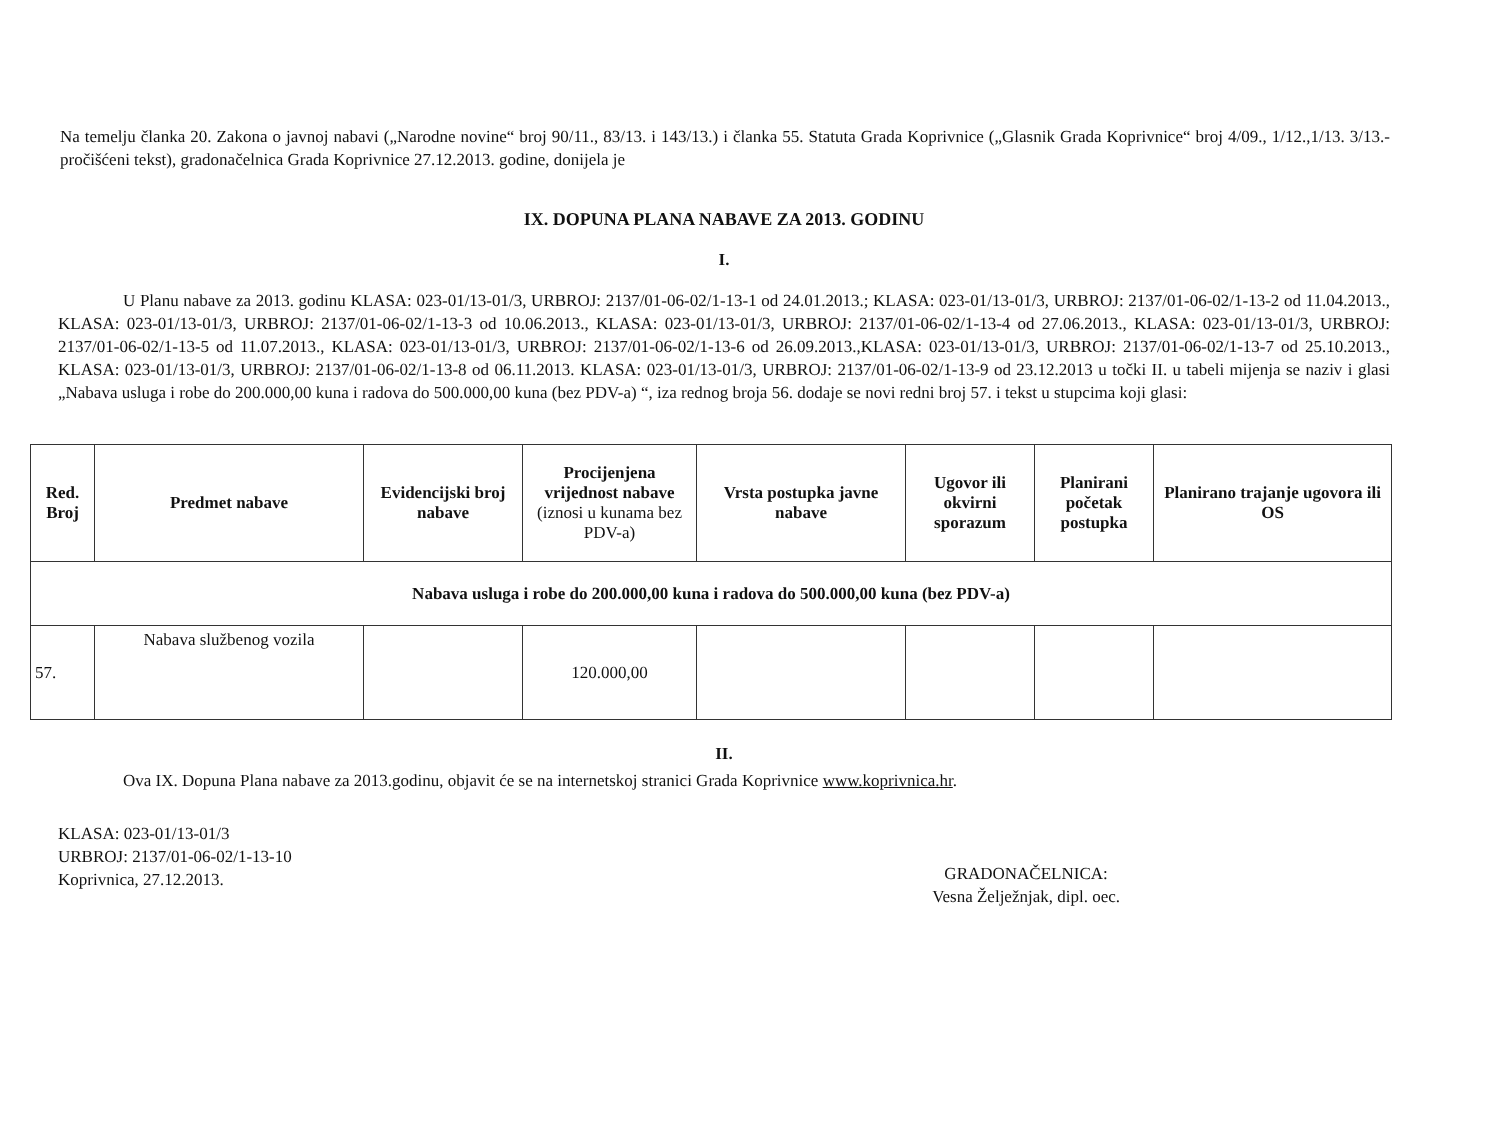Na temelju članka 20. Zakona o javnoj nabavi („Narodne novine“ broj 90/11., 83/13. i 143/13.) i članka 55. Statuta Grada Koprivnice („Glasnik Grada Koprivnice“ broj 4/09., 1/12.,1/13. 3/13.-pročišćeni tekst), gradonačelnica Grada Koprivnice 27.12.2013. godine, donijela je
IX. DOPUNA PLANA NABAVE ZA 2013. GODINU
I.
U Planu nabave za 2013. godinu KLASA: 023-01/13-01/3, URBROJ: 2137/01-06-02/1-13-1 od 24.01.2013.; KLASA: 023-01/13-01/3, URBROJ: 2137/01-06-02/1-13-2 od 11.04.2013., KLASA: 023-01/13-01/3, URBROJ: 2137/01-06-02/1-13-3 od 10.06.2013., KLASA: 023-01/13-01/3, URBROJ: 2137/01-06-02/1-13-4 od 27.06.2013., KLASA: 023-01/13-01/3, URBROJ: 2137/01-06-02/1-13-5 od 11.07.2013., KLASA: 023-01/13-01/3, URBROJ: 2137/01-06-02/1-13-6 od 26.09.2013.,KLASA: 023-01/13-01/3, URBROJ: 2137/01-06-02/1-13-7 od 25.10.2013., KLASA: 023-01/13-01/3, URBROJ: 2137/01-06-02/1-13-8 od 06.11.2013. KLASA: 023-01/13-01/3, URBROJ: 2137/01-06-02/1-13-9 od 23.12.2013 u točki II. u tabeli mijenja se naziv i glasi „Nabava usluga i robe do 200.000,00 kuna i radova do 500.000,00 kuna (bez PDV-a) “, iza rednog broja 56. dodaje se novi redni broj 57. i tekst u stupcima koji glasi:
| Red. Broj | Predmet nabave | Evidencijski broj nabave | Procijenjena vrijednost nabave (iznosi u kunama bez PDV-a) | Vrsta postupka javne nabave | Ugovor ili okvirni sporazum | Planirani početak postupka | Planirano trajanje ugovora ili OS |
| --- | --- | --- | --- | --- | --- | --- | --- |
| Nabava usluga i robe do 200.000,00 kuna i radova do 500.000,00 kuna (bez PDV-a) | | | | | | | |
| 57. | Nabava službenog vozila | | 120.000,00 | | | | |
II.
Ova IX. Dopuna Plana nabave za 2013.godinu, objavit će se na internetskoj stranici Grada Koprivnice www.koprivnica.hr.
KLASA: 023-01/13-01/3
URBROJ: 2137/01-06-02/1-13-10
Koprivnica, 27.12.2013.
GRADONAČELNICA:
Vesna Želježnjak, dipl. oec.